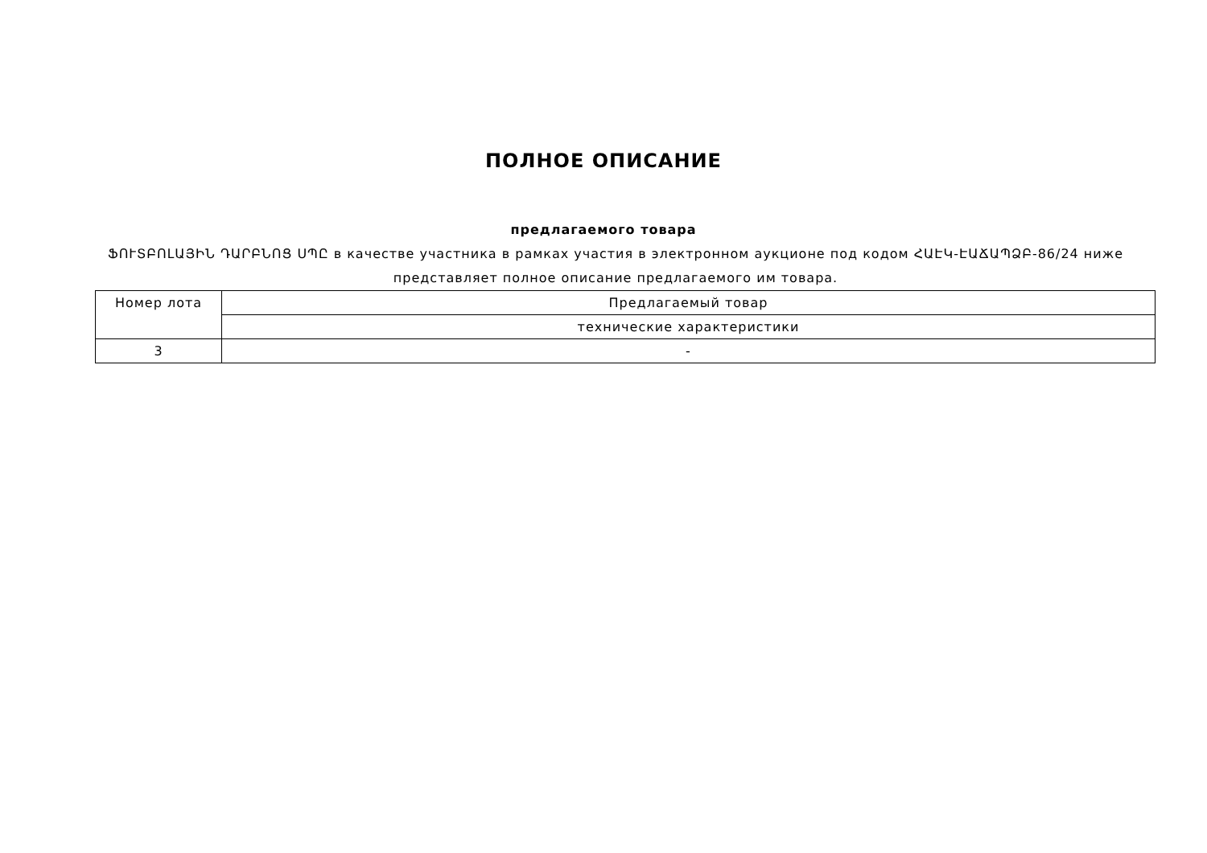ПОЛНОЕ ОПИСАНИЕ
предлагаемого товара
ՖՈՒՏԲՈԼԱՅԻՆ ԴԱՐԲՆՈՑ ՍՊԸ в качестве участника в рамках участия в электронном аукционе под кодом ՀԱԷԿ-ԷԱՃԱՊՁԲ-86/24 ниже представляет полное описание предлагаемого им товара.
| Номер лота | Предлагаемый товар |
| --- | --- |
| | технические характеристики |
| 3 | - |